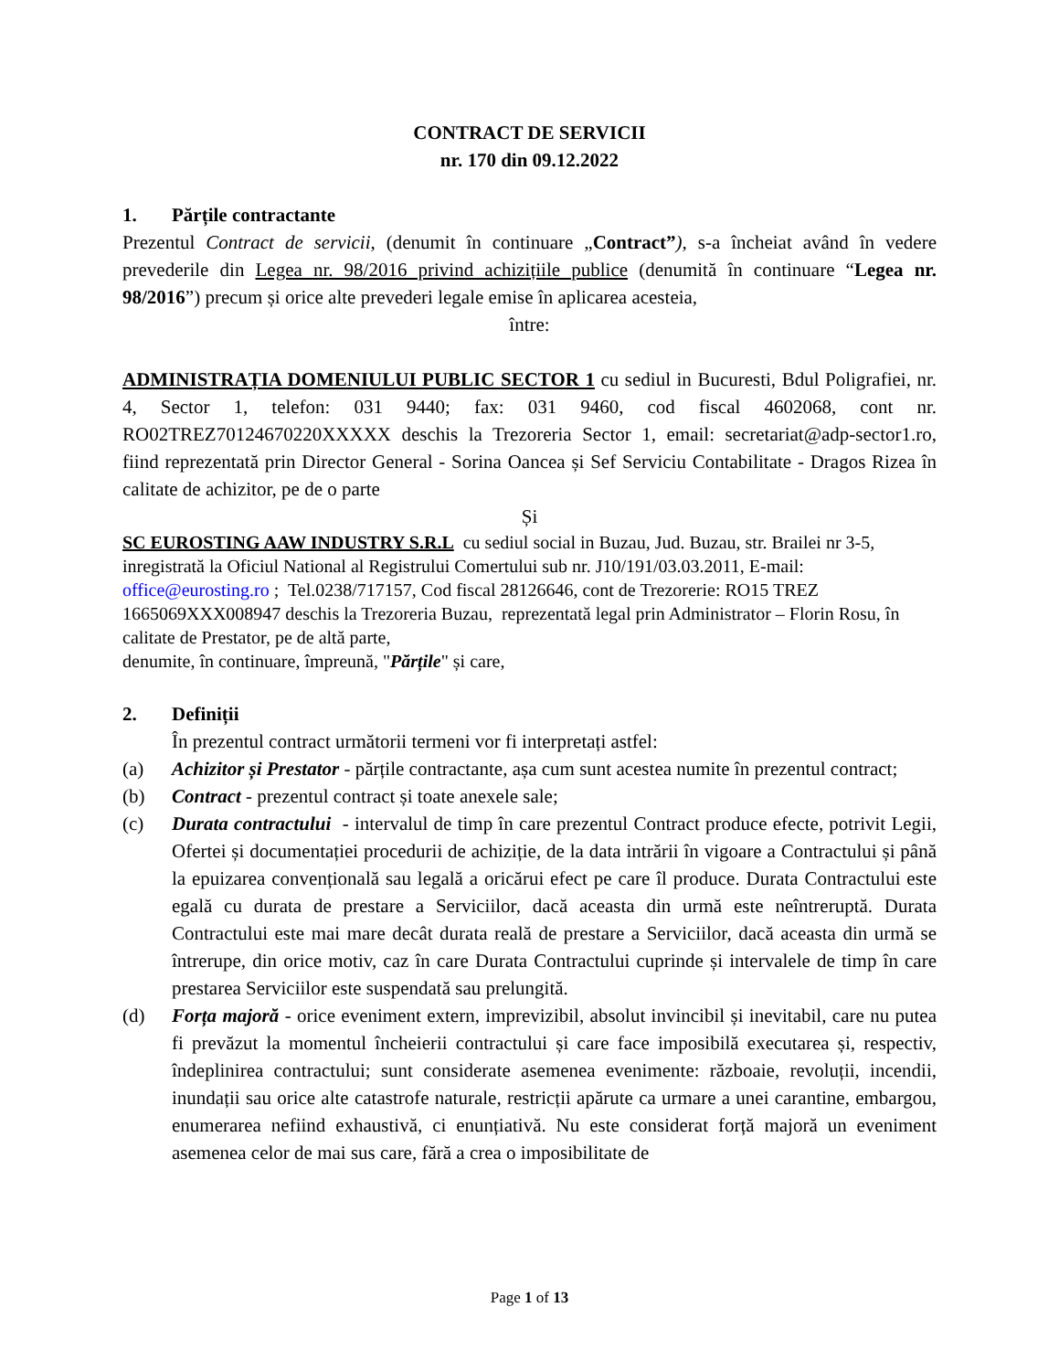CONTRACT DE SERVICII
nr. 170 din 09.12.2022
1. Părțile contractante
Prezentul Contract de servicii, (denumit în continuare „Contract”), s-a încheiat având în vedere prevederile din Legea nr. 98/2016 privind achizițiile publice (denumită în continuare “Legea nr. 98/2016”) precum și orice alte prevederi legale emise în aplicarea acesteia,
între:
ADMINISTRAȚIA DOMENIULUI PUBLIC SECTOR 1 cu sediul in Bucuresti, Bdul Poligrafiei, nr. 4, Sector 1, telefon: 031 9440; fax: 031 9460, cod fiscal 4602068, cont nr. RO02TREZ70124670220XXXXX deschis la Trezoreria Sector 1, email: secretariat@adp-sector1.ro, fiind reprezentată prin Director General - Sorina Oancea și Sef Serviciu Contabilitate - Dragos Rizea în calitate de achizitor, pe de o parte
Și
SC EUROSTING AAW INDUSTRY S.R.L cu sediul social in Buzau, Jud. Buzau, str. Brailei nr 3-5, inregistrată la Oficiul National al Registrului Comertului sub nr. J10/191/03.03.2011, E-mail: office@eurosting.ro ; Tel.0238/717157, Cod fiscal 28126646, cont de Trezorerie: RO15 TREZ 1665069XXX008947 deschis la Trezoreria Buzau, reprezentată legal prin Administrator – Florin Rosu, în calitate de Prestator, pe de altă parte,
denumite, în continuare, împreună, "Părțile" și care,
2. Definiții
În prezentul contract următorii termeni vor fi interpretați astfel:
(a) Achizitor și Prestator - părțile contractante, așa cum sunt acestea numite în prezentul contract;
(b) Contract - prezentul contract și toate anexele sale;
(c) Durata contractului - intervalul de timp în care prezentul Contract produce efecte, potrivit Legii, Ofertei și documentației procedurii de achiziție, de la data intrării în vigoare a Contractului și până la epuizarea convențională sau legală a oricărui efect pe care îl produce. Durata Contractului este egală cu durata de prestare a Serviciilor, dacă aceasta din urmă este neîntreruptă. Durata Contractului este mai mare decât durata reală de prestare a Serviciilor, dacă aceasta din urmă se întrerupe, din orice motiv, caz în care Durata Contractului cuprinde și intervalele de timp în care prestarea Serviciilor este suspendată sau prelungită.
(d) Forța majoră - orice eveniment extern, imprevizibil, absolut invincibil și inevitabil, care nu putea fi prevăzut la momentul încheierii contractului și care face imposibilă executarea și, respectiv, îndeplinirea contractului; sunt considerate asemenea evenimente: războaie, revoluții, incendii, inundații sau orice alte catastrofe naturale, restricții apărute ca urmare a unei carantine, embargou, enumerarea nefiind exhaustivă, ci enunțiativă. Nu este considerat forță majoră un eveniment asemenea celor de mai sus care, fără a crea o imposibilitate de
Page 1 of 13